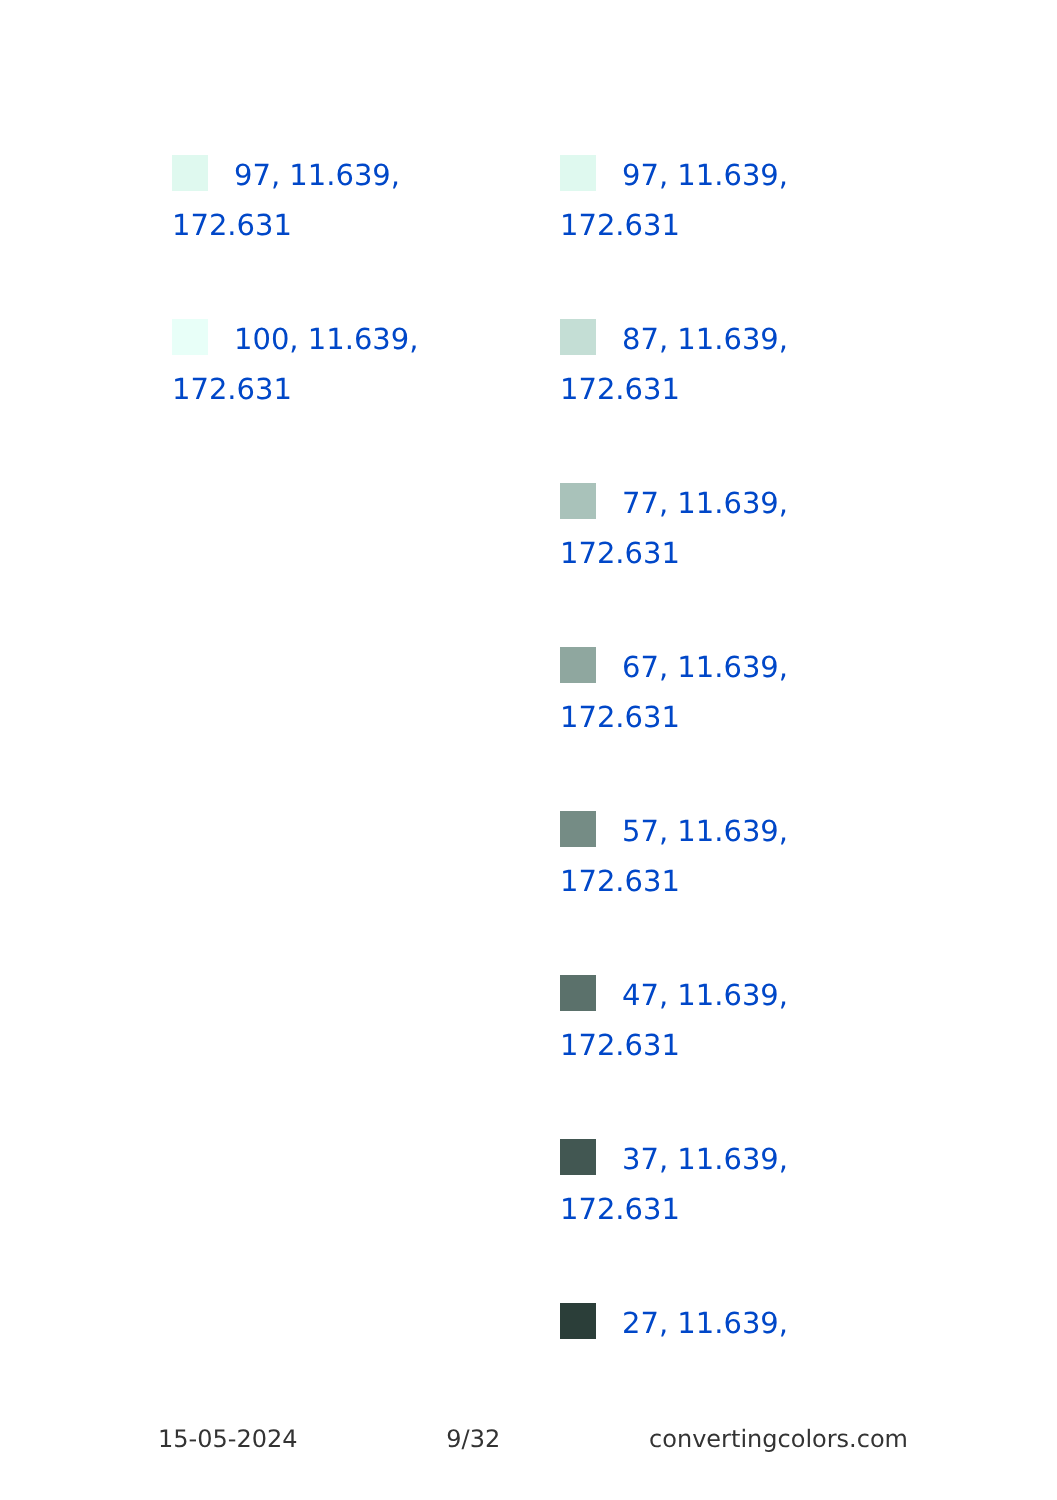97, 11.639, 172.631
100, 11.639, 172.631
97, 11.639, 172.631
87, 11.639, 172.631
77, 11.639, 172.631
67, 11.639, 172.631
57, 11.639, 172.631
47, 11.639, 172.631
37, 11.639, 172.631
27, 11.639,
15-05-2024 9/32 convertingcolors.com